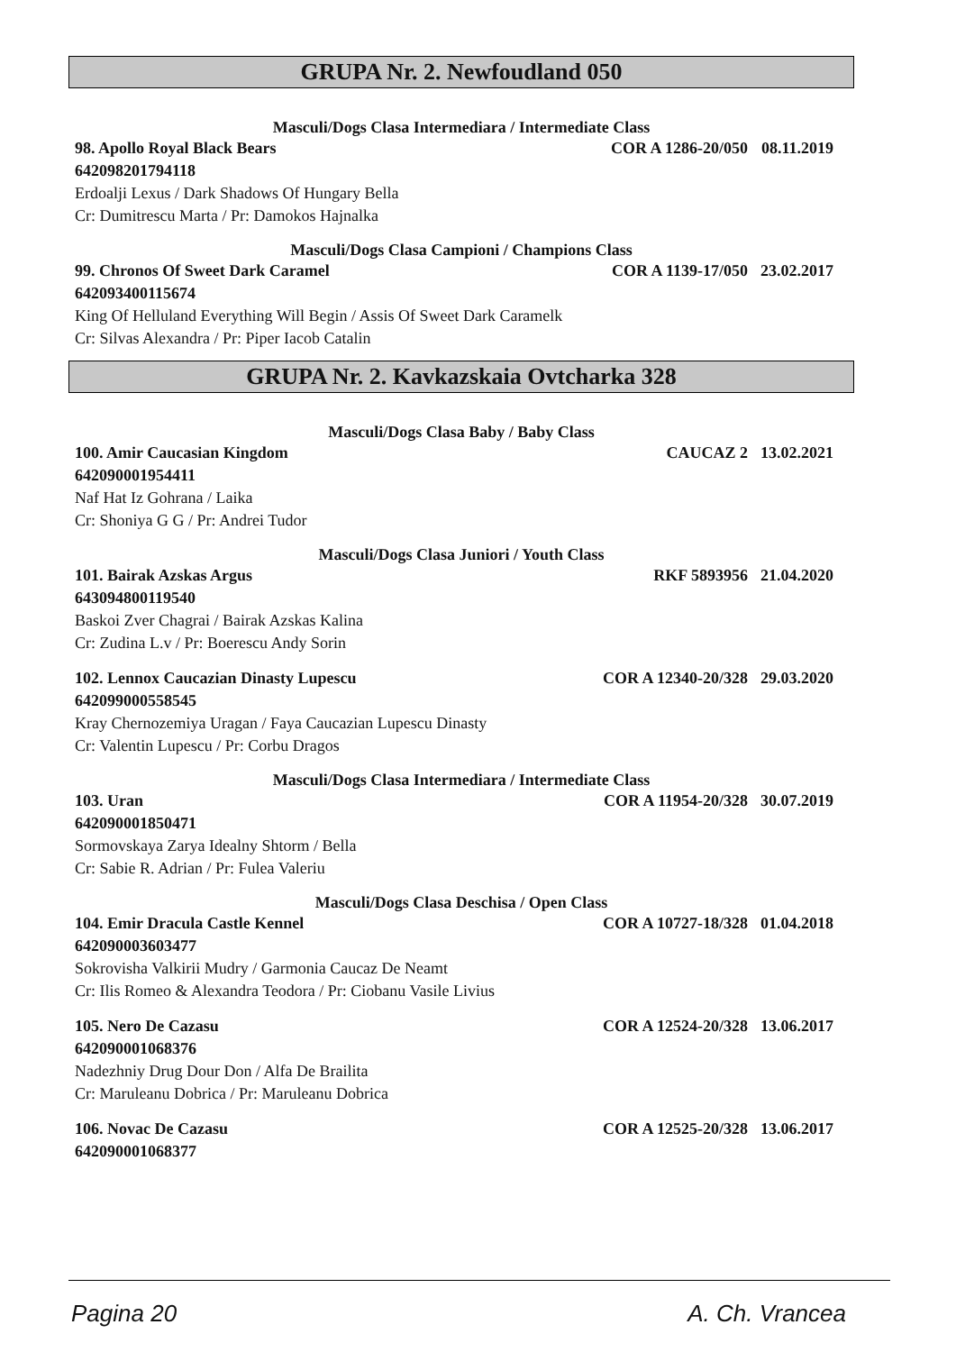GRUPA Nr. 2. Newfoudland 050
Masculi/Dogs Clasa Intermediara / Intermediate Class
98. Apollo Royal Black Bears COR A 1286-20/050 08.11.2019
642098201794118
Erdoalji Lexus / Dark Shadows Of Hungary Bella
Cr: Dumitrescu Marta / Pr: Damokos Hajnalka
Masculi/Dogs Clasa Campioni / Champions Class
99. Chronos Of Sweet Dark Caramel COR A 1139-17/050 23.02.2017
642093400115674
King Of Helluland Everything Will Begin / Assis Of Sweet Dark Caramelk
Cr: Silvas Alexandra / Pr: Piper Iacob Catalin
GRUPA Nr. 2. Kavkazskaia Ovtcharka 328
Masculi/Dogs Clasa Baby / Baby Class
100. Amir Caucasian Kingdom CAUCAZ 2 13.02.2021
642090001954411
Naf Hat Iz Gohrana / Laika
Cr: Shoniya G G / Pr: Andrei Tudor
Masculi/Dogs Clasa Juniori / Youth Class
101. Bairak Azskas Argus RKF 5893956 21.04.2020
643094800119540
Baskoi Zver Chagrai / Bairak Azskas Kalina
Cr: Zudina L.v / Pr: Boerescu Andy Sorin
102. Lennox Caucazian Dinasty Lupescu COR A 12340-20/328 29.03.2020
642099000558545
Kray Chernozemiya Uragan / Faya Caucazian Lupescu Dinasty
Cr: Valentin Lupescu / Pr: Corbu Dragos
Masculi/Dogs Clasa Intermediara / Intermediate Class
103. Uran COR A 11954-20/328 30.07.2019
642090001850471
Sormovskaya Zarya Idealny Shtorm / Bella
Cr: Sabie R. Adrian / Pr: Fulea Valeriu
Masculi/Dogs Clasa Deschisa / Open Class
104. Emir Dracula Castle Kennel COR A 10727-18/328 01.04.2018
642090003603477
Sokrovisha Valkirii Mudry / Garmonia Caucaz De Neamt
Cr: Ilis Romeo & Alexandra Teodora / Pr: Ciobanu Vasile Livius
105. Nero De Cazasu COR A 12524-20/328 13.06.2017
642090001068376
Nadezhniy Drug Dour Don / Alfa De Brailita
Cr: Maruleanu Dobrica / Pr: Maruleanu Dobrica
106. Novac De Cazasu COR A 12525-20/328 13.06.2017
642090001068377
Pagina 20 A. Ch. Vrancea